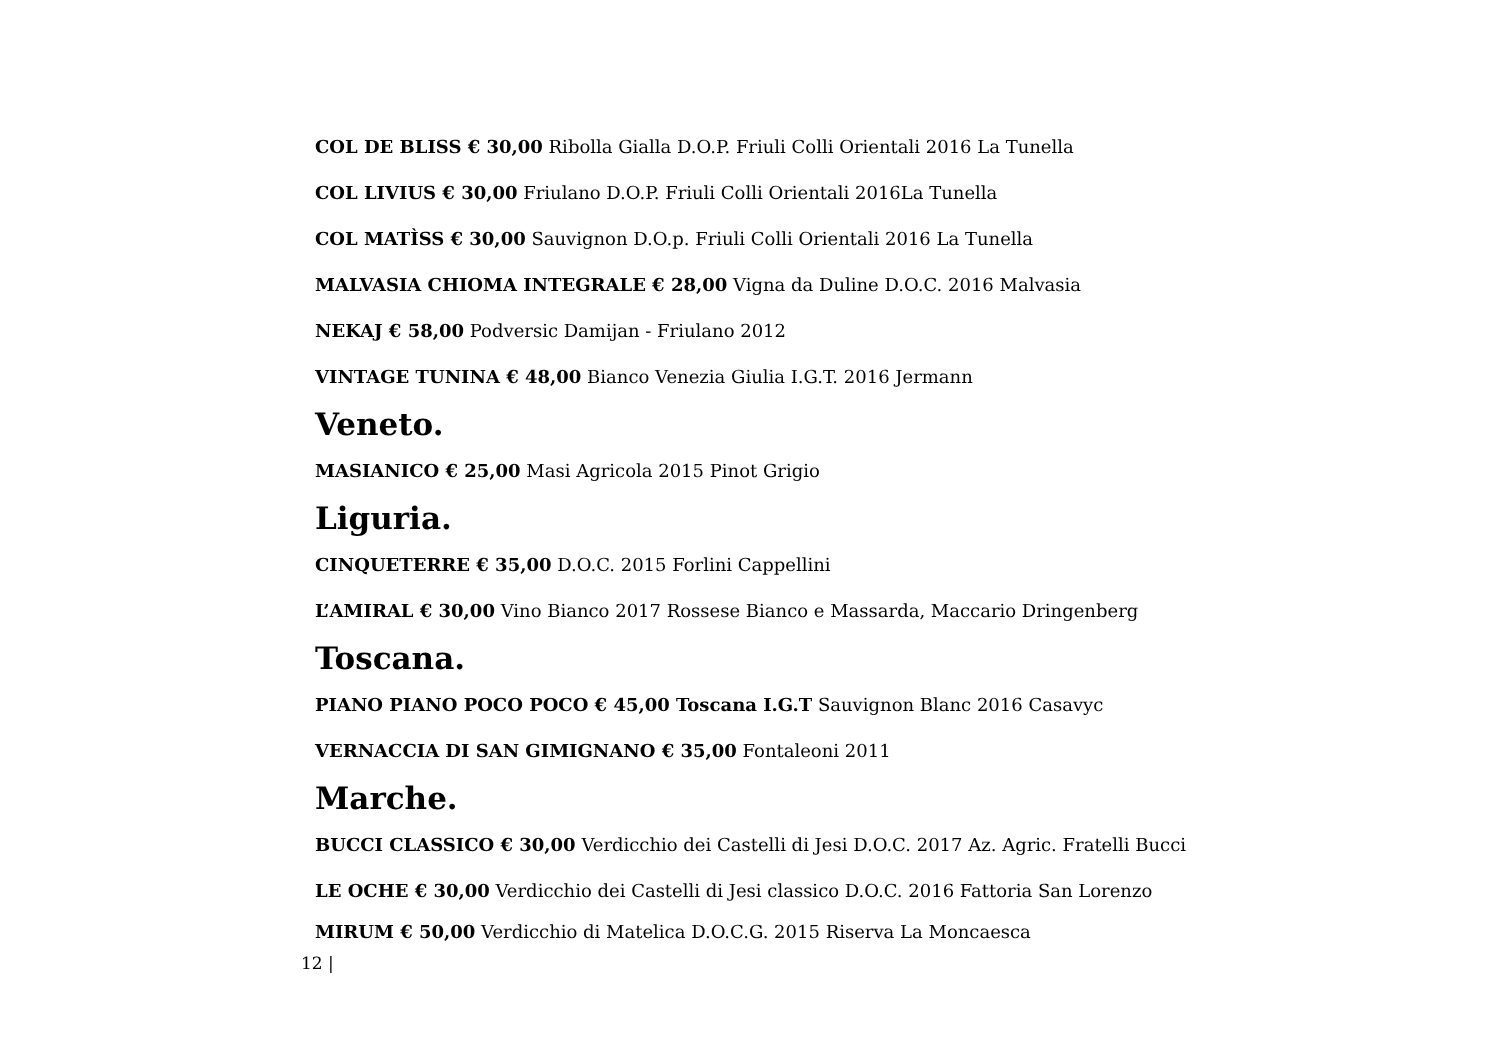COL DE BLISS € 30,00 Ribolla Gialla D.O.P. Friuli Colli Orientali 2016 La Tunella
COL LIVIUS € 30,00 Friulano D.O.P. Friuli Colli Orientali 2016La Tunella
COL MATÌSS € 30,00 Sauvignon D.O.p. Friuli Colli Orientali 2016 La Tunella
MALVASIA CHIOMA INTEGRALE € 28,00 Vigna da Duline D.O.C. 2016 Malvasia
NEKAJ € 58,00 Podversic Damijan - Friulano 2012
VINTAGE TUNINA € 48,00 Bianco Venezia Giulia I.G.T. 2016 Jermann
Veneto.
MASIANICO € 25,00 Masi Agricola 2015 Pinot Grigio
Liguria.
CINQUETERRE € 35,00 D.O.C. 2015 Forlini Cappellini
L’AMIRAL € 30,00 Vino Bianco 2017 Rossese Bianco e Massarda, Maccario Dringenberg
Toscana.
PIANO PIANO POCO POCO € 45,00 Toscana I.G.T Sauvignon Blanc 2016 Casavyc
VERNACCIA DI SAN GIMIGNANO € 35,00 Fontaleoni 2011
Marche.
BUCCI CLASSICO € 30,00 Verdicchio dei Castelli di Jesi D.O.C. 2017 Az. Agric. Fratelli Bucci
LE OCHE € 30,00 Verdicchio dei Castelli di Jesi classico D.O.C. 2016 Fattoria San Lorenzo
MIRUM € 50,00 Verdicchio di Matelica D.O.C.G. 2015 Riserva La Moncaesca
12 |